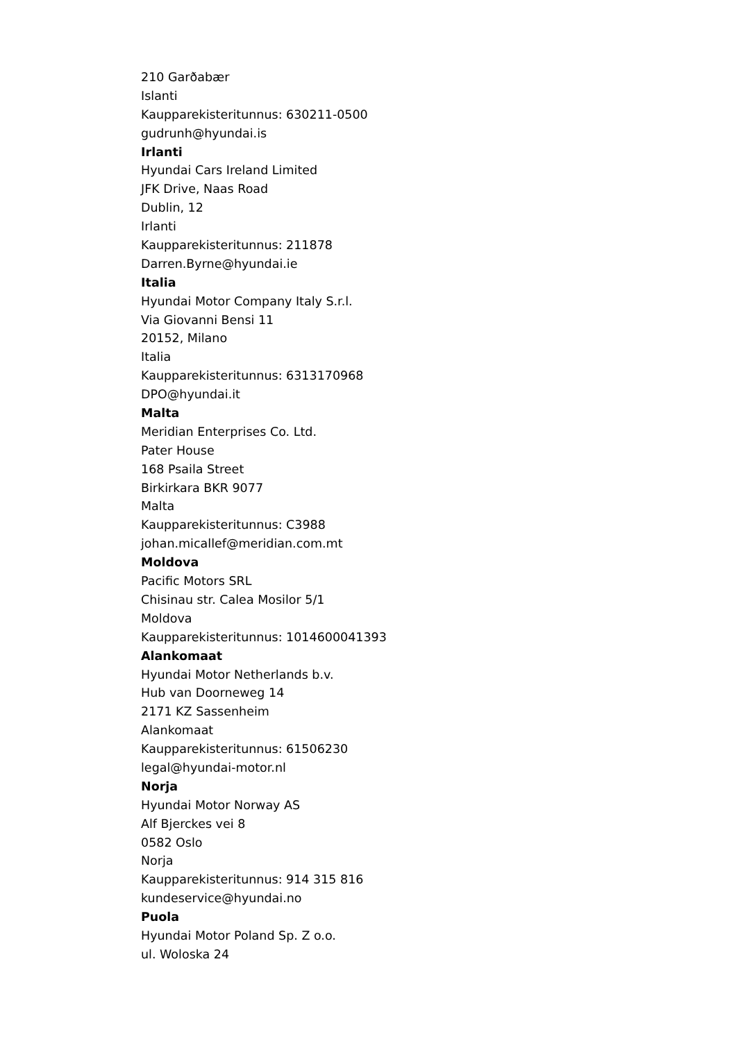210 Garðabær
Islanti
Kaupparekisteritunnus: 630211-0500
gudrunh@hyundai.is
Irlanti
Hyundai Cars Ireland Limited
JFK Drive, Naas Road
Dublin, 12
Irlanti
Kaupparekisteritunnus: 211878
Darren.Byrne@hyundai.ie
Italia
Hyundai Motor Company Italy S.r.l.
Via Giovanni Bensi 11
20152, Milano
Italia
Kaupparekisteritunnus: 6313170968
DPO@hyundai.it
Malta
Meridian Enterprises Co. Ltd.
Pater House
168 Psaila Street
Birkirkara BKR 9077
Malta
Kaupparekisteritunnus: C3988
johan.micallef@meridian.com.mt
Moldova
Pacific Motors SRL
Chisinau str. Calea Mosilor 5/1
Moldova
Kaupparekisteritunnus: 1014600041393
Alankomaat
Hyundai Motor Netherlands b.v.
Hub van Doorneweg 14
2171 KZ Sassenheim
Alankomaat
Kaupparekisteritunnus: 61506230
legal@hyundai-motor.nl
Norja
Hyundai Motor Norway AS
Alf Bjerckes vei 8
0582 Oslo
Norja
Kaupparekisteritunnus: 914 315 816
kundeservice@hyundai.no
Puola
Hyundai Motor Poland Sp. Z o.o.
ul. Woloska 24